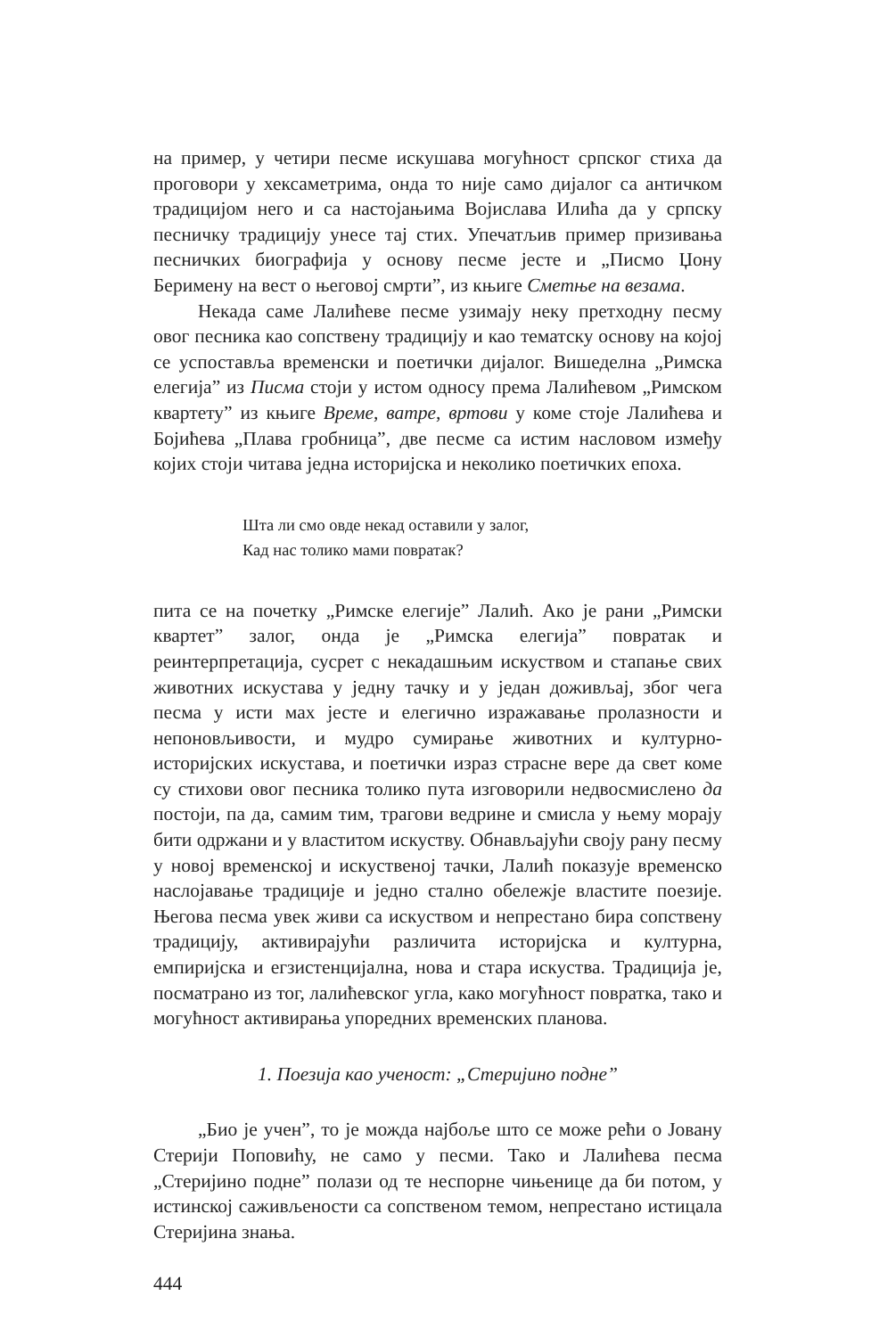на пример, у четири песме искушава могућност српског стиха да проговори у хексаметрима, онда то није само дијалог са античком традицијом него и са настојањима Војислава Илића да у српску песничку традицију унесе тај стих. Упечатљив пример призивања песничких биографија у основу песме јесте и „Писмо Џону Беримену на вест о његовој смрти”, из књиге Сметње на везама.
Некада саме Лалићеве песме узимају неку претходну песму овог песника као сопствену традицију и као тематску основу на којој се успоставља временски и поетички дијалог. Вишеделна „Римска елегија” из Писма стоји у истом односу према Лалићевом „Римском квартету” из књиге Време, ватре, вртови у коме стоје Лалићева и Бојићева „Плава гробница”, две песме са истим насловом између којих стоји читава једна историјска и неколико поетичких епоха.
Шта ли смо овде некад оставили у залог,
Кад нас толико мами повратак?
пита се на почетку „Римске елегије” Лалић. Ако је рани „Римски квартет” залог, онда је „Римска елегија” повратак и реинтерпретација, сусрет с некадашњим искуством и стапање свих животних искустава у једну тачку и у један доживљај, због чега песма у исти мах јесте и елегично изражавање пролазности и непоновљивости, и мудро сумирање животних и културно-историјских искустава, и поетички израз страсне вере да свет коме су стихови овог песника толико пута изговорили недвосмислено да постоји, па да, самим тим, трагови ведрине и смисла у њему морају бити одржани и у властитом искуству. Обнављајући своју рану песму у новој временској и искуственој тачки, Лалић показује временско наслојавање традиције и једно стално обележје властите поезије. Његова песма увек живи са искуством и непрестано бира сопствену традицију, активирајући различита историјска и културна, емпиријска и егзистенцијална, нова и стара искуства. Традиција је, посматрано из тог, лалићевског угла, како могућност повратка, тако и могућност активирања упоредних временских планова.
1. Поезија као ученост: „Стеријино подне”
„Био је учен”, то је можда најбоље што се може рећи о Јовану Стерији Поповићу, не само у песми. Тако и Лалићева песма „Стеријино подне” полази од те неспорне чињенице да би потом, у истинској саживљености са сопственом темом, непрестано истицала Стеријина знања.
444